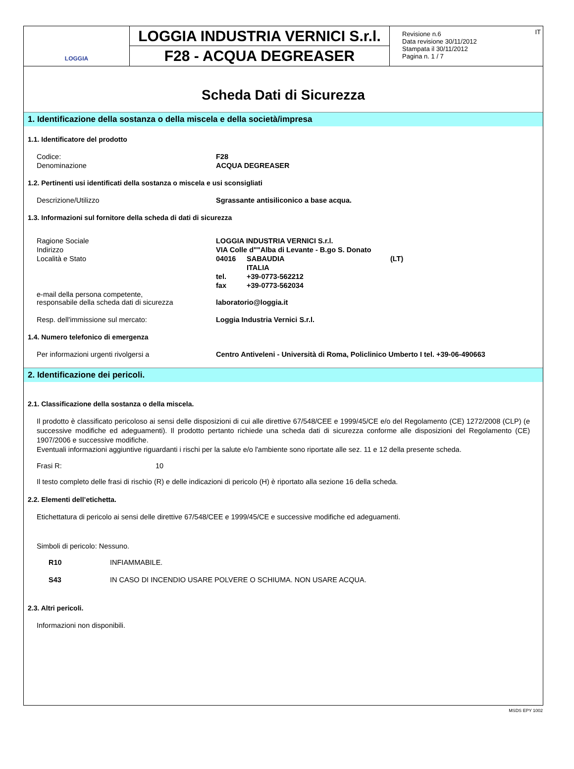LOGGIA
LOGGIA INDUSTRIA VERNICI S.r.l.
F28 - ACQUA DEGREASER
Revisione n.6
Data revisione 30/11/2012
Stampata il 30/11/2012
Pagina n. 1 / 7
IT
Scheda Dati di Sicurezza
1. Identificazione della sostanza o della miscela e della società/impresa
1.1. Identificatore del prodotto
| Codice: | F28 |
| Denominazione | ACQUA DEGREASER |
1.2. Pertinenti usi identificati della sostanza o miscela e usi sconsigliati
| Descrizione/Utilizzo | Sgrassante antisiliconico a base acqua. |
1.3. Informazioni sul fornitore della scheda di dati di sicurezza
| Ragione Sociale | LOGGIA INDUSTRIA VERNICI S.r.l. | | |
| Indirizzo | VIA Colle d""Alba di Levante - B.go S. Donato | | |
| Località e Stato | 04016 | SABAUDIA | (LT) |
| | | ITALIA | |
| | tel. | +39-0773-562212 | |
| | fax | +39-0773-562034 | |
| e-mail della persona competente, responsabile della scheda dati di sicurezza | laboratorio@loggia.it | | |
| Resp. dell'immissione sul mercato: | Loggia Industria Vernici S.r.l. | | |
1.4. Numero telefonico di emergenza
| Per informazioni urgenti rivolgersi a | Centro Antiveleni - Università di Roma, Policlinico Umberto I tel. +39-06-490663 |
2. Identificazione dei pericoli.
2.1. Classificazione della sostanza o della miscela.
Il prodotto è classificato pericoloso ai sensi delle disposizioni di cui alle direttive 67/548/CEE e 1999/45/CE e/o del Regolamento (CE) 1272/2008 (CLP) (e successive modifiche ed adeguamenti). Il prodotto pertanto richiede una scheda dati di sicurezza conforme alle disposizioni del Regolamento (CE) 1907/2006 e successive modifiche.
Eventuali informazioni aggiuntive riguardanti i rischi per la salute e/o l'ambiente sono riportate alle sez. 11 e 12 della presente scheda.
| Frasi R: | 10 |
Il testo completo delle frasi di rischio (R) e delle indicazioni di pericolo (H) è riportato alla sezione 16 della scheda.
2.2. Elementi dell’etichetta.
Etichettatura di pericolo ai sensi delle direttive 67/548/CEE e 1999/45/CE e successive modifiche ed adeguamenti.
Simboli di pericolo: Nessuno.
| R10 | INFIAMMABILE. |
| S43 | IN CASO DI INCENDIO USARE POLVERE O SCHIUMA. NON USARE ACQUA. |
2.3. Altri pericoli.
Informazioni non disponibili.
MSDS EPY 1002